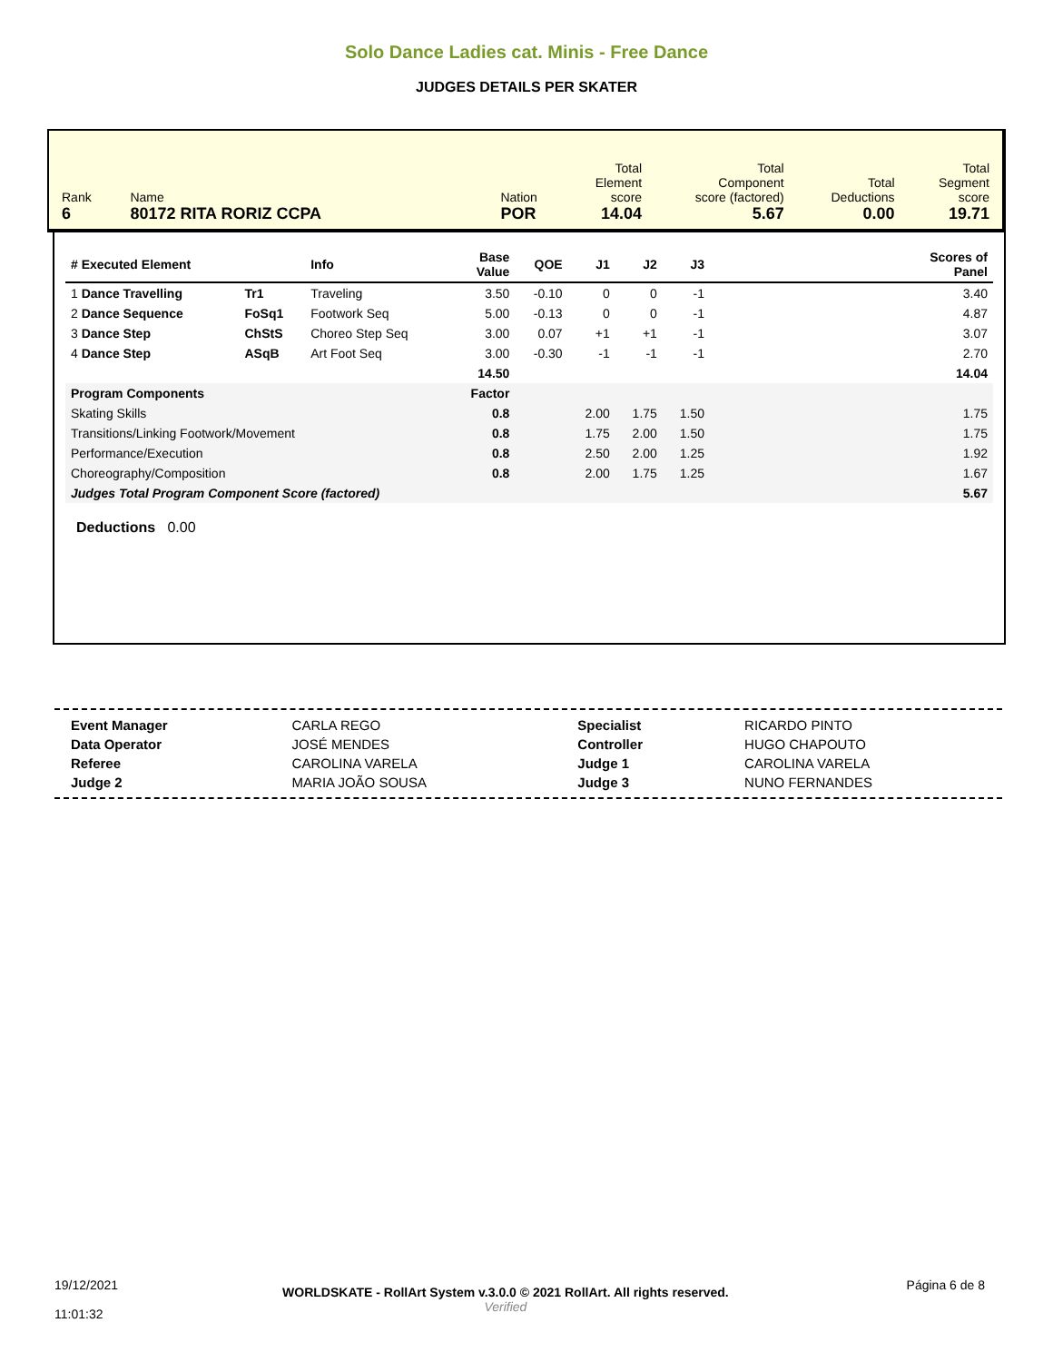Solo Dance Ladies cat. Minis - Free Dance
JUDGES DETAILS PER SKATER
| Rank 6 | Name 80172 RITA RORIZ CCPA | Nation POR | Total Element score 14.04 | Total Component score (factored) 5.67 | Total Deductions 0.00 | Total Segment score 19.71 |
| # Executed Element | | Info | Base Value | QOE | J1 | J2 | J3 | Scores of Panel |
| --- | --- | --- | --- | --- | --- | --- | --- | --- |
| 1 Dance Travelling | Tr1 | Traveling | 3.50 | -0.10 | 0 | 0 | -1 | 3.40 |
| 2 Dance Sequence | FoSq1 | Footwork Seq | 5.00 | -0.13 | 0 | 0 | -1 | 4.87 |
| 3 Dance Step | ChStS | Choreo Step Seq | 3.00 | 0.07 | +1 | +1 | -1 | 3.07 |
| 4 Dance Step | ASqB | Art Foot Seq | 3.00 | -0.30 | -1 | -1 | -1 | 2.70 |
| | | | 14.50 | | | | | 14.04 |
| Program Components | | | Factor | | | | | |
| Skating Skills | | | 0.8 | | 2.00 | 1.75 | 1.50 | 1.75 |
| Transitions/Linking Footwork/Movement | | | 0.8 | | 1.75 | 2.00 | 1.50 | 1.75 |
| Performance/Execution | | | 0.8 | | 2.50 | 2.00 | 1.25 | 1.92 |
| Choreography/Composition | | | 0.8 | | 2.00 | 1.75 | 1.25 | 1.67 |
| Judges Total Program Component Score (factored) | | | | | | | | 5.67 |
Deductions 0.00
| Event Manager | CARLA REGO | Specialist | RICARDO PINTO |
| Data Operator | JOSÉ MENDES | Controller | HUGO CHAPOUTO |
| Referee | CAROLINA VARELA | Judge 1 | CAROLINA VARELA |
| Judge 2 | MARIA JOÃO SOUSA | Judge 3 | NUNO FERNANDES |
| 19/12/2021 11:01:32 | WORLDSKATE - RollArt System v.3.0.0 © 2021 RollArt. All rights reserved. Verified | Página 6 de 8 |